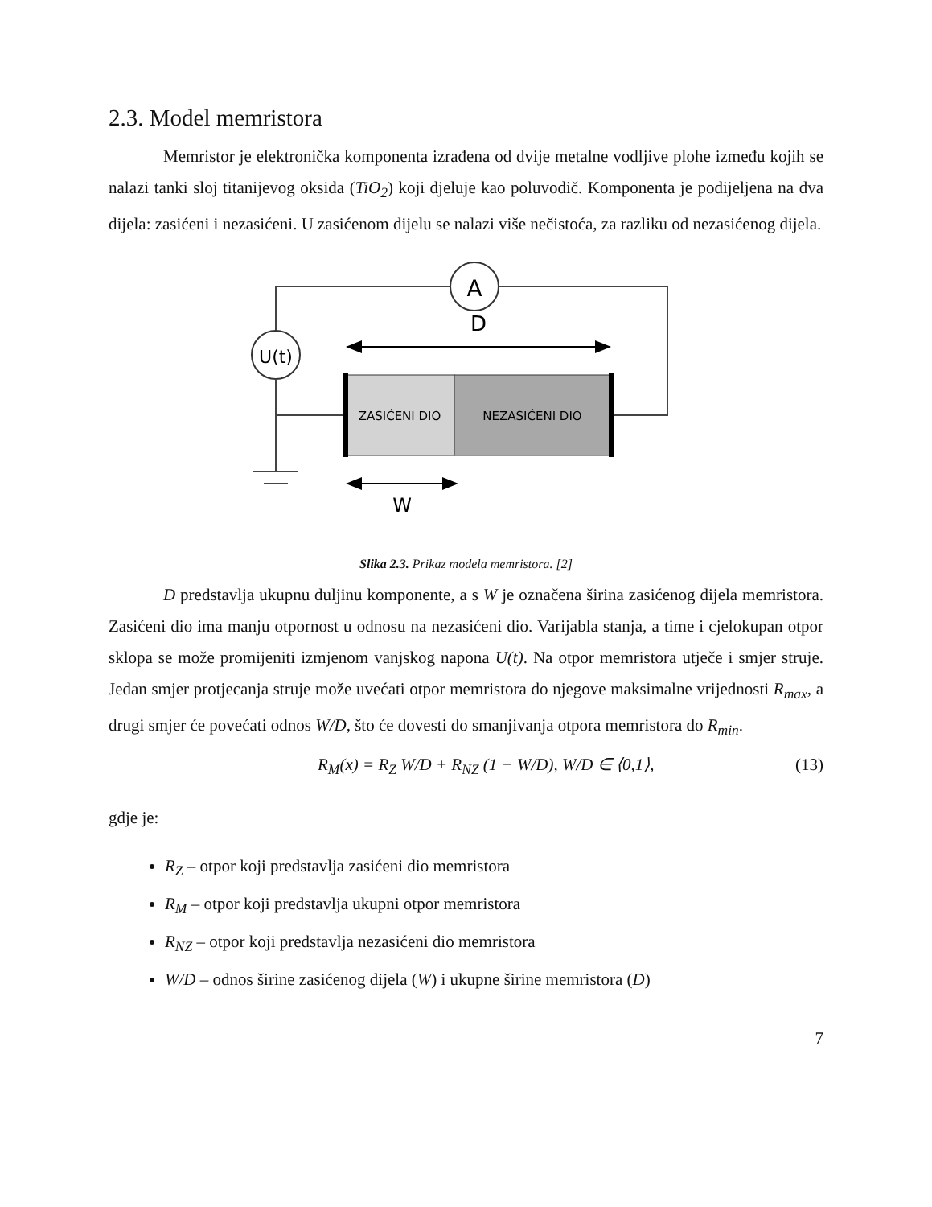2.3. Model memristora
Memristor je elektronička komponenta izrađena od dvije metalne vodljive plohe između kojih se nalazi tanki sloj titanijevog oksida (TiO<sub>2</sub>) koji djeluje kao poluvodič. Komponenta je podijeljena na dva dijela: zasićeni i nezasićeni. U zasićenom dijelu se nalazi više nečistoća, za razliku od nezasićenog dijela.
A
U(t)
ZASIĆENI DIO
NEZASIĆENI DIO
D
W
Slika 2.3. Prikaz modela memristora. [2]
D predstavlja ukupnu duljinu komponente, a s W je označena širina zasićenog dijela memristora. Zasićeni dio ima manju otpornost u odnosu na nezasićeni dio. Varijabla stanja, a time i cjelokupan otpor sklopa se može promijeniti izmjenom vanjskog napona U(t). Na otpor memristora utječe i smjer struje. Jedan smjer protjecanja struje može uvećati otpor memristora do njegove maksimalne vrijednosti R<sub>max</sub>, a drugi smjer će povećati odnos W/D, što će dovesti do smanjivanja otpora memristora do R<sub>min</sub>.
R<sub>M</sub>(x) = R<sub>Z</sub> W/D + R<sub>NZ</sub> (1 − W/D), W/D ∈ ⟨0,1⟩, (13)
gdje je:
R<sub>Z</sub> – otpor koji predstavlja zasićeni dio memristora
R<sub>M</sub> – otpor koji predstavlja ukupni otpor memristora
R<sub>NZ</sub> – otpor koji predstavlja nezasićeni dio memristora
W/D – odnos širine zasićenog dijela (W) i ukupne širine memristora (D)
7